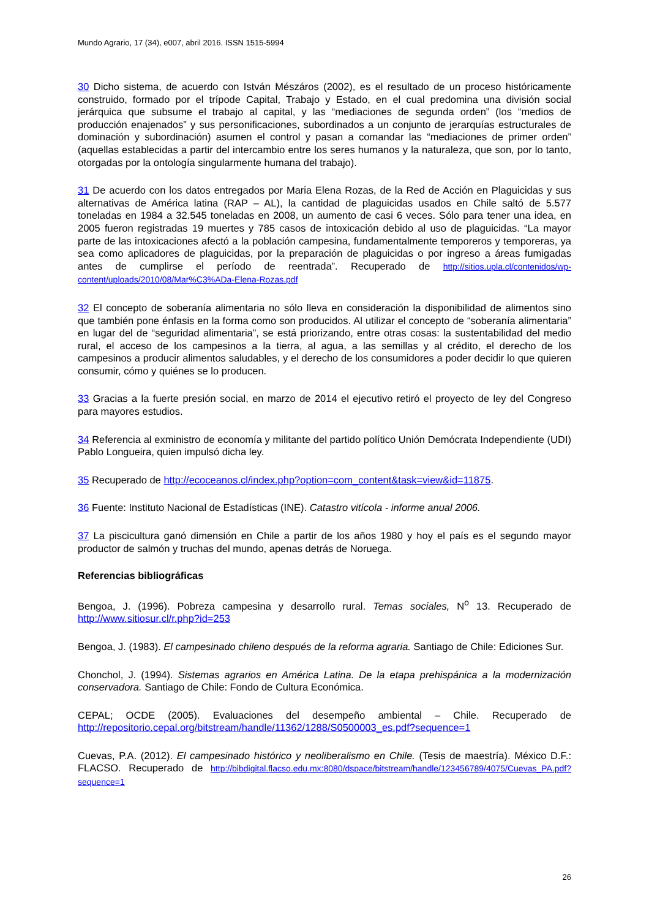Mundo Agrario, 17 (34), e007, abril 2016. ISSN 1515-5994
30 Dicho sistema, de acuerdo con István Mészáros (2002), es el resultado de un proceso históricamente construido, formado por el trípode Capital, Trabajo y Estado, en el cual predomina una división social jerárquica que subsume el trabajo al capital, y las “mediaciones de segunda orden” (los “medios de producción enajenados” y sus personificaciones, subordinados a un conjunto de jerarquías estructurales de dominación y subordinación) asumen el control y pasan a comandar las “mediaciones de primer orden” (aquellas establecidas a partir del intercambio entre los seres humanos y la naturaleza, que son, por lo tanto, otorgadas por la ontología singularmente humana del trabajo).
31 De acuerdo con los datos entregados por Maria Elena Rozas, de la Red de Acción en Plaguicidas y sus alternativas de América latina (RAP – AL), la cantidad de plaguicidas usados en Chile saltó de 5.577 toneladas en 1984 a 32.545 toneladas en 2008, un aumento de casi 6 veces. Sólo para tener una idea, en 2005 fueron registradas 19 muertes y 785 casos de intoxicación debido al uso de plaguicidas. “La mayor parte de las intoxicaciones afectó a la población campesina, fundamentalmente temporeros y temporeras, ya sea como aplicadores de plaguicidas, por la preparación de plaguicidas o por ingreso a áreas fumigadas antes de cumplirse el período de reentrada”. Recuperado de http://sitios.upla.cl/contenidos/wp-content/uploads/2010/08/Mar%C3%ADa-Elena-Rozas.pdf
32 El concepto de soberanía alimentaria no sólo lleva en consideración la disponibilidad de alimentos sino que también pone énfasis en la forma como son producidos. Al utilizar el concepto de “soberanía alimentaria” en lugar del de “seguridad alimentaria”, se está priorizando, entre otras cosas: la sustentabilidad del medio rural, el acceso de los campesinos a la tierra, al agua, a las semillas y al crédito, el derecho de los campesinos a producir alimentos saludables, y el derecho de los consumidores a poder decidir lo que quieren consumir, cómo y quiénes se lo producen.
33 Gracias a la fuerte presión social, en marzo de 2014 el ejecutivo retiró el proyecto de ley del Congreso para mayores estudios.
34 Referencia al exministro de economía y militante del partido político Unión Demócrata Independiente (UDI) Pablo Longueira, quien impulsó dicha ley.
35 Recuperado de http://ecoceanos.cl/index.php?option=com_content&task=view&id=11875.
36 Fuente: Instituto Nacional de Estadísticas (INE). Catastro vitícola - informe anual 2006.
37 La piscicultura ganó dimensión en Chile a partir de los años 1980 y hoy el país es el segundo mayor productor de salmón y truchas del mundo, apenas detrás de Noruega.
Referencias bibliográficas
Bengoa, J. (1996). Pobreza campesina y desarrollo rural. Temas sociales, N<sup>o</sup> 13. Recuperado de http://www.sitiosur.cl/r.php?id=253
Bengoa, J. (1983). El campesinado chileno después de la reforma agraria. Santiago de Chile: Ediciones Sur.
Chonchol, J. (1994). Sistemas agrarios en América Latina. De la etapa prehispánica a la modernización conservadora. Santiago de Chile: Fondo de Cultura Económica.
CEPAL; OCDE (2005). Evaluaciones del desempeño ambiental – Chile. Recuperado de http://repositorio.cepal.org/bitstream/handle/11362/1288/S0500003_es.pdf?sequence=1
Cuevas, P.A. (2012). El campesinado histórico y neoliberalismo en Chile. (Tesis de maestría). México D.F.: FLACSO. Recuperado de http://bibdigital.flacso.edu.mx:8080/dspace/bitstream/handle/123456789/4075/Cuevas_PA.pdf?sequence=1
26